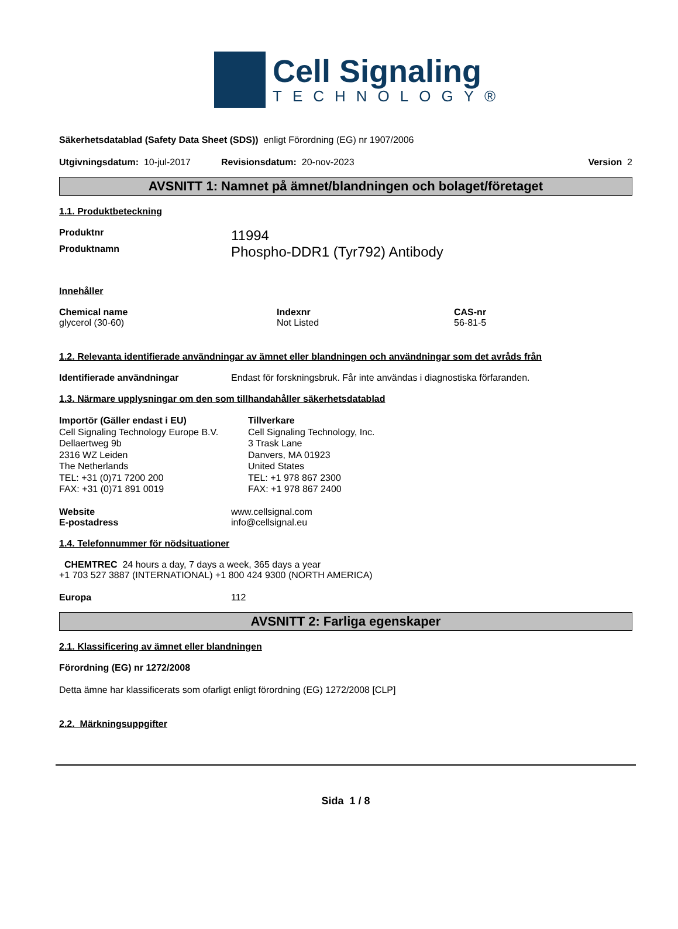Cell Signaling
TECHNOLOGY®
Säkerhetsdatablad (Safety Data Sheet (SDS)) enligt Förordning (EG) nr 1907/2006
Utgivningsdatum: 10-jul-2017 Revisionsdatum: 20-nov-2023 Version 2
AVSNITT 1: Namnet på ämnet/blandningen och bolaget/företaget
1.1. Produktbeteckning
Produktnr 11994
Produktnamn Phospho-DDR1 (Tyr792) Antibody
Innehåller
Chemical name
glycerol (30-60)
Indexnr
Not Listed
CAS-nr
56-81-5
1.2. Relevanta identifierade användningar av ämnet eller blandningen och användningar som det avråds från
Identifierade användningar Endast för forskningsbruk. Får inte användas i diagnostiska förfaranden.
1.3. Närmare upplysningar om den som tillhandahåller säkerhetsdatablad
Importör (Gäller endast i EU)
Cell Signaling Technology Europe B.V.
Dellaertweg 9b
2316 WZ Leiden
The Netherlands
TEL: +31 (0)71 7200 200
FAX: +31 (0)71 891 0019
Tillverkare
Cell Signaling Technology, Inc.
3 Trask Lane
Danvers, MA 01923
United States
TEL: +1 978 867 2300
FAX: +1 978 867 2400
Website www.cellsignal.com
E-postadress info@cellsignal.eu
1.4. Telefonnummer för nödsituationer
CHEMTREC 24 hours a day, 7 days a week, 365 days a year
+1 703 527 3887 (INTERNATIONAL) +1 800 424 9300 (NORTH AMERICA)
Europa 112
AVSNITT 2: Farliga egenskaper
2.1. Klassificering av ämnet eller blandningen
Förordning (EG) nr 1272/2008
Detta ämne har klassificerats som ofarligt enligt förordning (EG) 1272/2008 [CLP]
2.2. Märkningsuppgifter
Sida 1 / 8